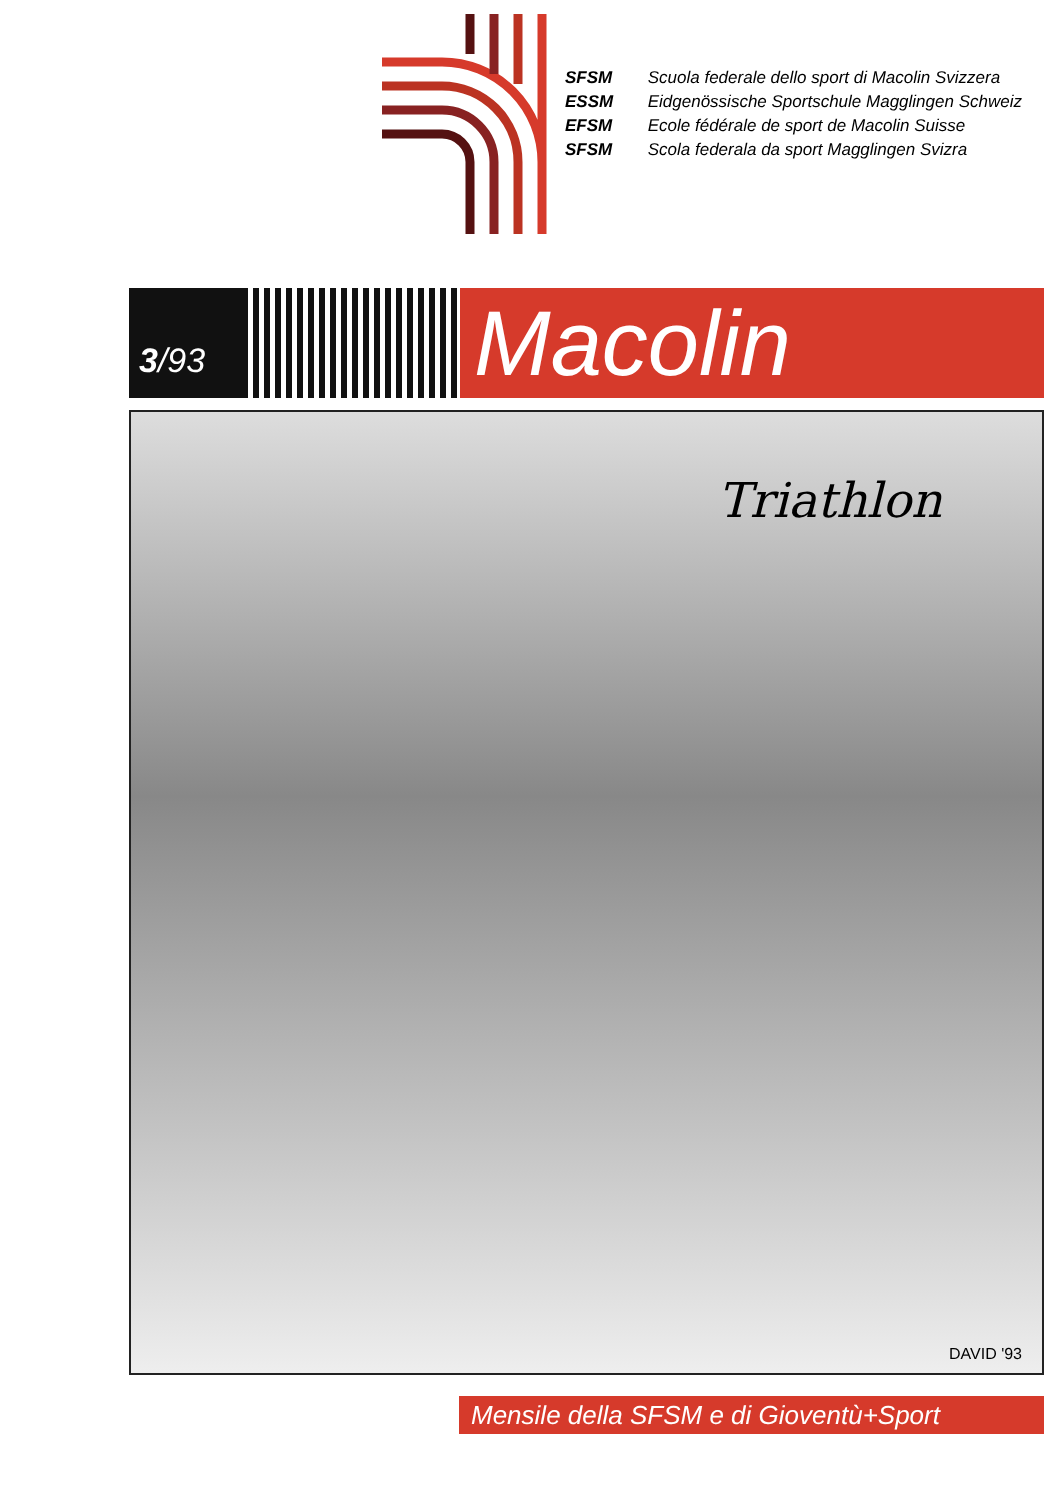SFSM Scuola federale dello sport di Macolin Svizzera
ESSM Eidgenössische Sportschule Magglingen Schweiz
EFSM Ecole fédérale de sport de Macolin Suisse
SFSM Scola federala da sport Magglingen Svizra
3 /93
Macolin
Triathlon
DAVID '93
Mensile della SFSM e di Gioventù+Sport